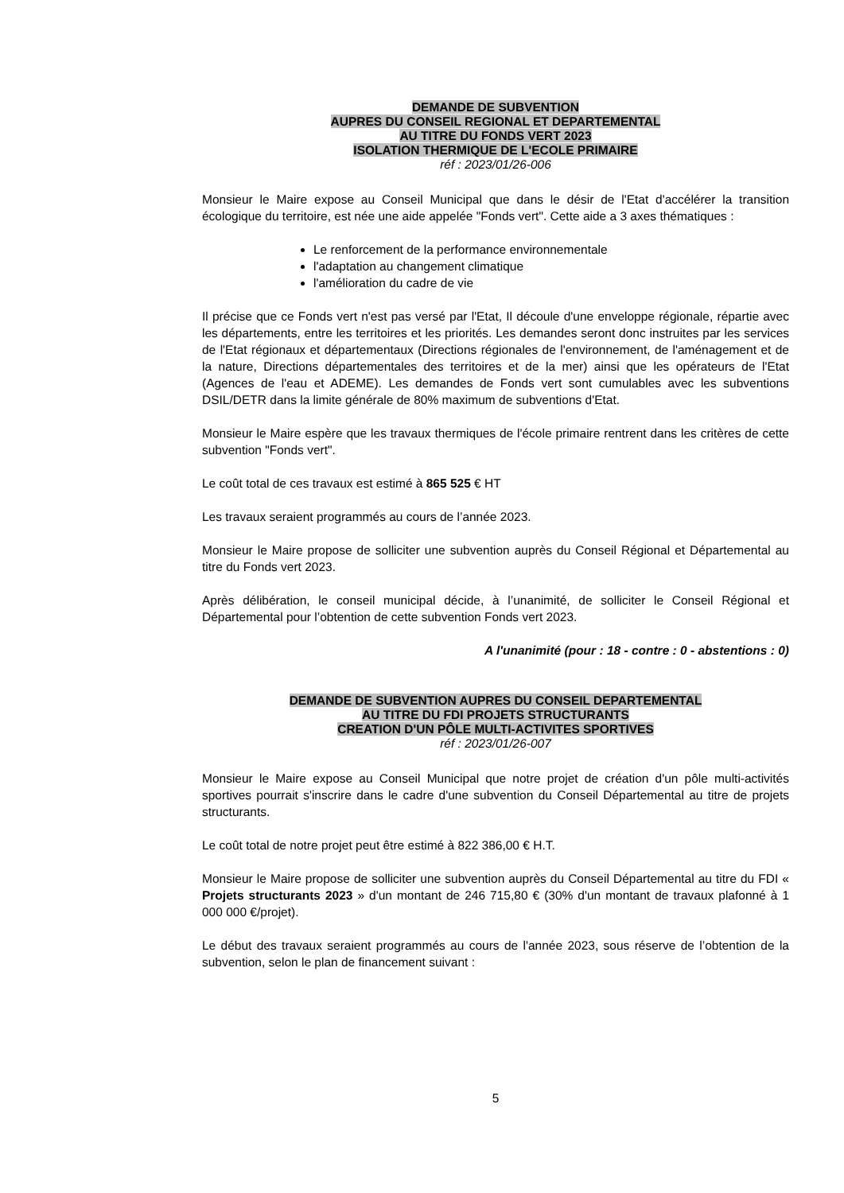DEMANDE DE SUBVENTION
AUPRES DU CONSEIL REGIONAL ET DEPARTEMENTAL
AU TITRE DU FONDS VERT 2023
ISOLATION THERMIQUE DE L'ECOLE PRIMAIRE
réf : 2023/01/26-006
Monsieur le Maire expose au Conseil Municipal que dans le désir de l'Etat d'accélérer la transition écologique du territoire, est née une aide appelée "Fonds vert". Cette aide a 3 axes thématiques :
Le renforcement de la performance environnementale
l'adaptation au changement climatique
l'amélioration du cadre de vie
Il précise que ce Fonds vert n'est pas versé par l'Etat, Il découle d'une enveloppe régionale, répartie avec les départements, entre les territoires et les priorités. Les demandes seront donc instruites par les services de l'Etat régionaux et départementaux (Directions régionales de l'environnement, de l'aménagement et de la nature, Directions départementales des territoires et de la mer) ainsi que les opérateurs de l'Etat (Agences de l'eau et ADEME). Les demandes de Fonds vert sont cumulables avec les subventions DSIL/DETR dans la limite générale de 80% maximum de subventions d'Etat.
Monsieur le Maire espère que les travaux thermiques de l'école primaire rentrent dans les critères de cette subvention "Fonds vert".
Le coût total de ces travaux est estimé à 865 525 € HT
Les travaux seraient programmés au cours de l’année 2023.
Monsieur le Maire propose de solliciter une subvention auprès du Conseil Régional et Départemental au titre du Fonds vert 2023.
Après délibération, le conseil municipal décide, à l’unanimité, de solliciter le Conseil Régional et Départemental pour l’obtention de cette subvention Fonds vert 2023.
A l'unanimité (pour : 18 - contre : 0 - abstentions : 0)
DEMANDE DE SUBVENTION AUPRES DU CONSEIL DEPARTEMENTAL
AU TITRE DU FDI PROJETS STRUCTURANTS
CREATION D'UN PÔLE MULTI-ACTIVITES SPORTIVES
réf : 2023/01/26-007
Monsieur le Maire expose au Conseil Municipal que notre projet de création d'un pôle multi-activités sportives pourrait s'inscrire dans le cadre d'une subvention du Conseil Départemental au titre de projets structurants.
Le coût total de notre projet peut être estimé à 822 386,00 € H.T.
Monsieur le Maire propose de solliciter une subvention auprès du Conseil Départemental au titre du FDI « Projets structurants 2023 » d'un montant de 246 715,80 € (30% d'un montant de travaux plafonné à 1 000 000 €/projet).
Le début des travaux seraient programmés au cours de l'année 2023, sous réserve de l’obtention de la subvention, selon le plan de financement suivant :
5